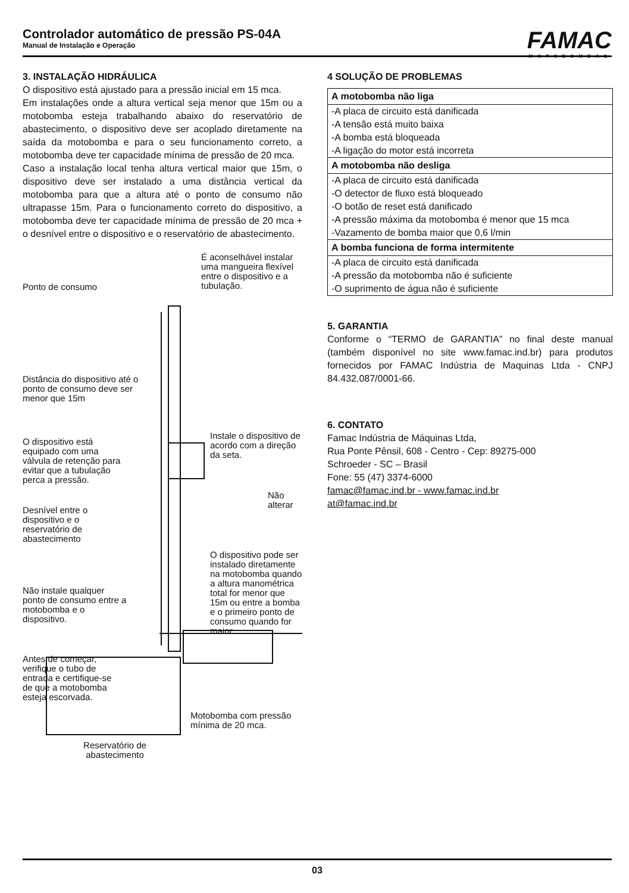Controlador automático de pressão PS-04A
Manual de Instalação e Operação
FAMAC
MOTOBOMBAS
3. INSTALAÇÃO HIDRÁULICA
O dispositivo está ajustado para a pressão inicial em 15 mca.
Em instalações onde a altura vertical seja menor que 15m ou a motobomba esteja trabalhando abaixo do reservatório de abastecimento, o dispositivo deve ser acoplado diretamente na saída da motobomba e para o seu funcionamento correto, a motobomba deve ter capacidade mínima de pressão de 20 mca.
Caso a instalação local tenha altura vertical maior que 15m, o dispositivo deve ser instalado a uma distância vertical da motobomba para que a altura até o ponto de consumo não ultrapasse 15m. Para o funcionamento correto do dispositivo, a motobomba deve ter capacidade mínima de pressão de 20 mca + o desnível entre o dispositivo e o reservatório de abastecimento.
É aconselhável instalar uma mangueira flexível entre o dispositivo e a tubulação.
Ponto de consumo
Distância do dispositivo até o ponto de consumo deve ser menor que 15m
O dispositivo está equipado com uma válvula de retenção para evitar que a tubulação perca a pressão.
Instale o dispositivo de acordo com a direção da seta.
Não alterar
Desnível entre o dispositivo e o reservatório de abastecimento
O dispositivo pode ser instalado diretamente na motobomba quando a altura manométrica total for menor que 15m ou entre a bomba e o primeiro ponto de consumo quando for maior
Não instale qualquer ponto de consumo entre a motobomba e o dispositivo.
Antes de começar, verifique o tubo de entrada e certifique-se de que a motobomba esteja escorvada.
Motobomba com pressão mínima de 20 mca.
Reservatório de abastecimento
4 SOLUÇÃO DE PROBLEMAS
| A motobomba não liga |
| --- |
| -A placa de circuito está danificada -A tensão está muito baixa -A bomba está bloqueada -A ligação do motor está incorreta |
| A motobomba não desliga |
| -A placa de circuito está danificada -O detector de fluxo está bloqueado -O botão de reset está danificado -A pressão máxima da motobomba é menor que 15 mca -Vazamento de bomba maior que 0,6 l/min |
| A bomba funciona de forma intermitente |
| -A placa de circuito está danificada -A pressão da motobomba não é suficiente -O suprimento de água não é suficiente |
5. GARANTIA
Conforme o “TERMO de GARANTIA” no final deste manual (também disponível no site www.famac.ind.br) para produtos fornecidos por FAMAC Indústria de Maquinas Ltda - CNPJ 84.432.087/0001-66.
6. CONTATO
Famac Indústria de Máquinas Ltda,
Rua Ponte Pênsil, 608 - Centro - Cep: 89275-000
Schroeder - SC – Brasil
Fone: 55 (47) 3374-6000
famac@famac.ind.br - www.famac.ind.br
at@famac.ind.br
03